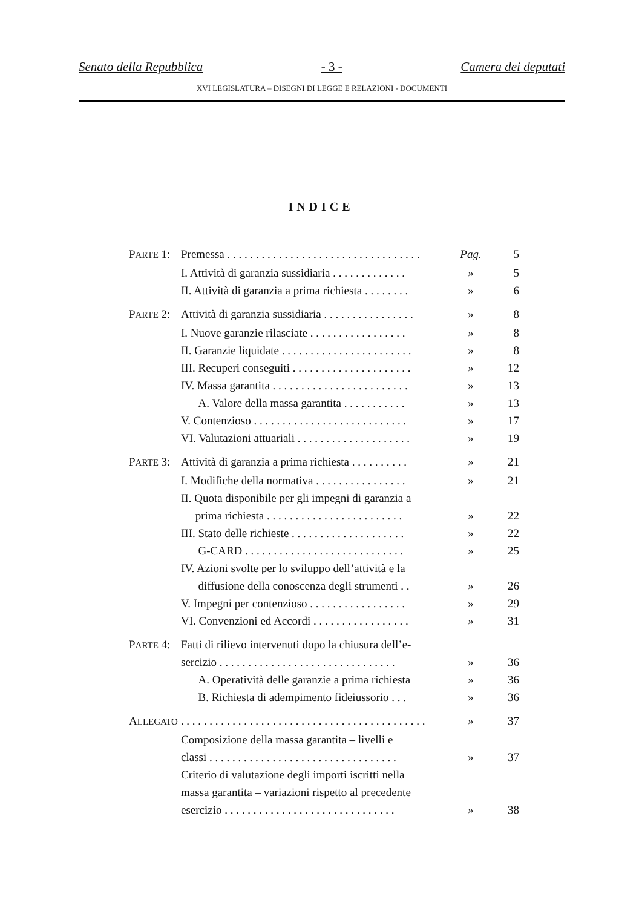Senato della Repubblica - 3 - Camera dei deputati
XVI LEGISLATURA – DISEGNI DI LEGGE E RELAZIONI - DOCUMENTI
INDICE
PARTE 1: Premessa . . . . . . . . . . . . . . . . . . . . . . . . . . . . . . . . . . Pag. 5
I. Attività di garanzia sussidiaria . . . . . . . . . . . . . » 5
II. Attività di garanzia a prima richiesta . . . . . . . . » 6
PARTE 2: Attività di garanzia sussidiaria . . . . . . . . . . . . . . . . » 8
I. Nuove garanzie rilasciate . . . . . . . . . . . . . . . . . » 8
II. Garanzie liquidate . . . . . . . . . . . . . . . . . . . . . . . » 8
III. Recuperi conseguiti . . . . . . . . . . . . . . . . . . . . . » 12
IV. Massa garantita . . . . . . . . . . . . . . . . . . . . . . . . » 13
A. Valore della massa garantita . . . . . . . . . . . » 13
V. Contenzioso . . . . . . . . . . . . . . . . . . . . . . . . . . . » 17
VI. Valutazioni attuariali . . . . . . . . . . . . . . . . . . . . » 19
PARTE 3: Attività di garanzia a prima richiesta . . . . . . . . . . » 21
I. Modifiche della normativa . . . . . . . . . . . . . . . . » 21
II. Quota disponibile per gli impegni di garanzia a
prima richiesta . . . . . . . . . . . . . . . . . . . . . . . .
»
22
III. Stato delle richieste . . . . . . . . . . . . . . . . . . . . » 22
G-CARD . . . . . . . . . . . . . . . . . . . . . . . . . . . . » 25
IV. Azioni svolte per lo sviluppo dell’attività e la
diffusione della conoscenza degli strumenti . .
»
26
V. Impegni per contenzioso . . . . . . . . . . . . . . . . . » 29
VI. Convenzioni ed Accordi . . . . . . . . . . . . . . . . . » 31
PARTE 4: Fatti di rilievo intervenuti dopo la chiusura dell’e-
sercizio . . . . . . . . . . . . . . . . . . . . . . . . . . . . . . .
»
36
A. Operatività delle garanzie a prima richiesta » 36
B. Richiesta di adempimento fideiussorio . . . » 36
ALLEGATO . . . . . . . . . . . . . . . . . . . . . . . . . . . . . . . . . . . . . . . . . . . » 37
Composizione della massa garantita – livelli e
classi . . . . . . . . . . . . . . . . . . . . . . . . . . . . . . . . .
»
37
Criterio di valutazione degli importi iscritti nella
massa garantita – variazioni rispetto al precedente
esercizio . . . . . . . . . . . . . . . . . . . . . . . . . . . . . .
»
38